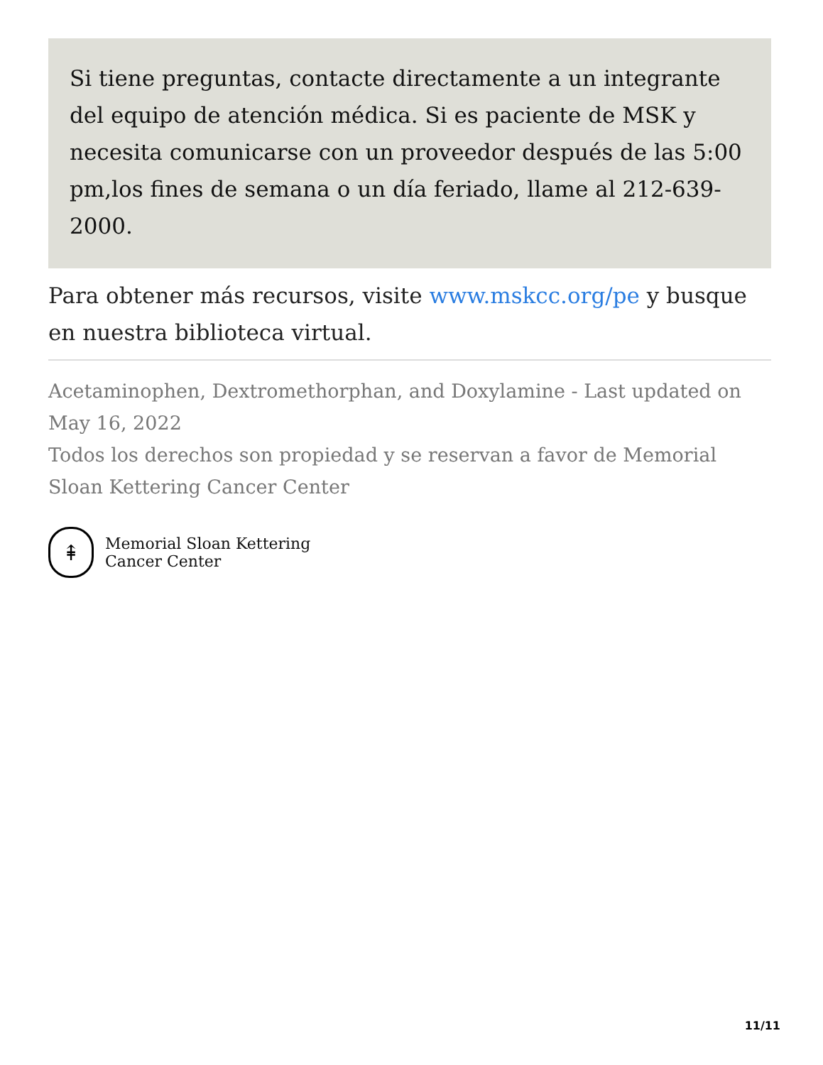Si tiene preguntas, contacte directamente a un integrante del equipo de atención médica. Si es paciente de MSK y necesita comunicarse con un proveedor después de las 5:00 pm,los fines de semana o un día feriado, llame al 212-639-2000.
Para obtener más recursos, visite www.mskcc.org/pe y busque en nuestra biblioteca virtual.
Acetaminophen, Dextromethorphan, and Doxylamine - Last updated on May 16, 2022
Todos los derechos son propiedad y se reservan a favor de Memorial Sloan Kettering Cancer Center
⇞
Memorial Sloan Kettering
Cancer Center
11/11